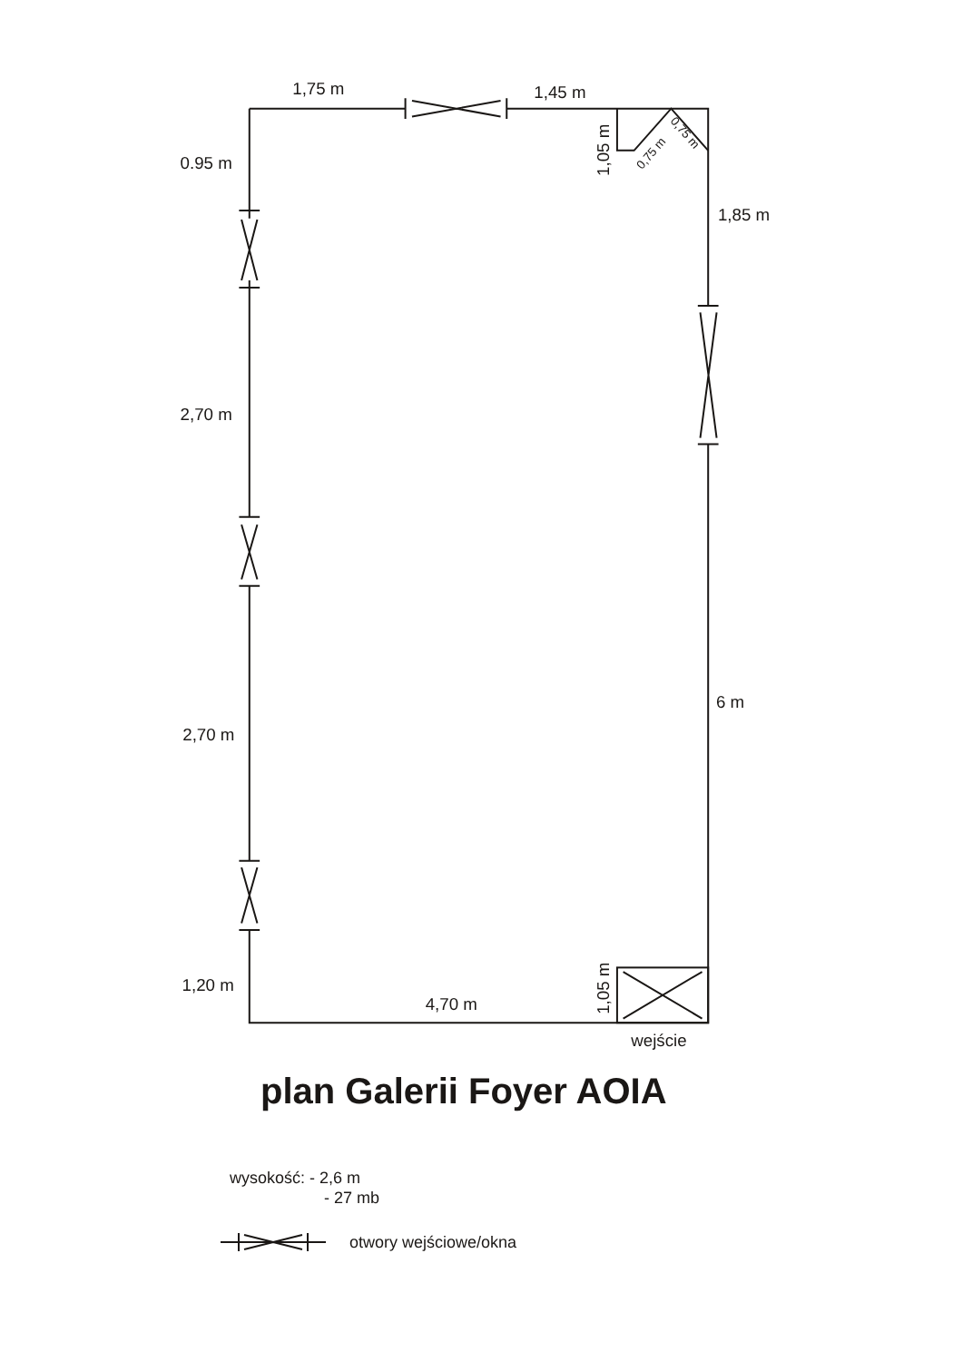1,75 m
1,45 m
0.95 m
1,05 m
0,75 m
0,75 m
1,85 m
2,70 m
6 m
2,70 m
1,05 m
1,20 m
4,70 m
wejście
plan Galerii Foyer AOIA
wysokość: - 2,6 m
- 27 mb
otwory wejściowe/okna